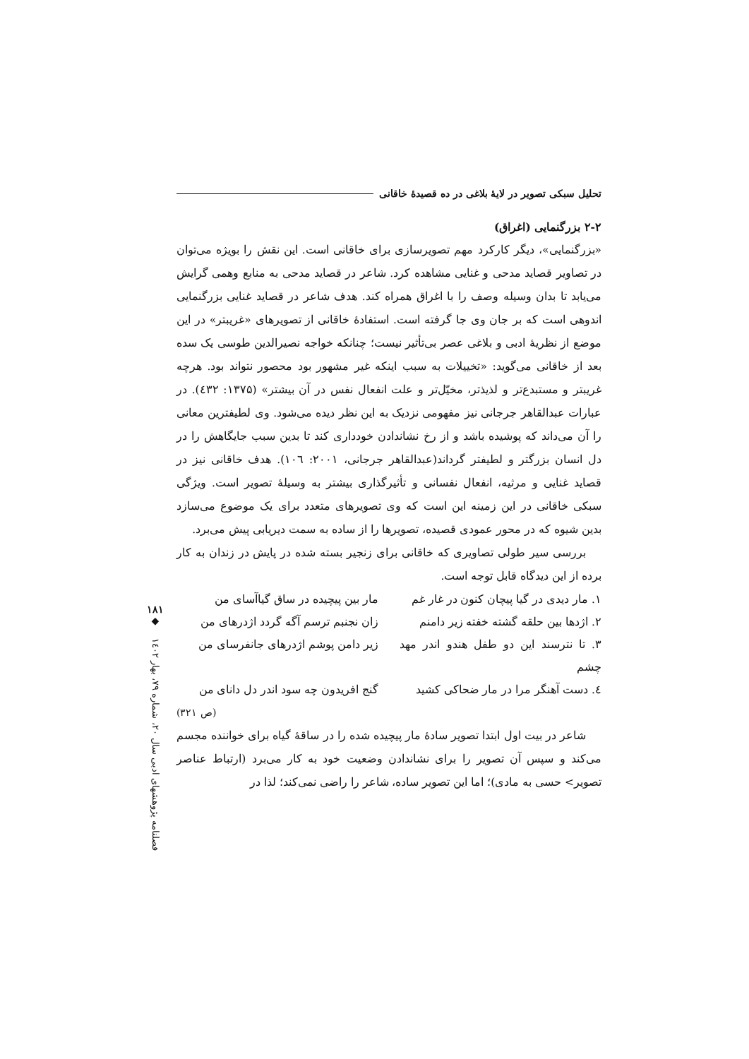تحلیل سبکی تصویر در لایهٔ بلاغی در ده قصیدهٔ خاقانی
۲-۲ بزرگنمایی (اغراق)
«بزرگنمایی»، دیگر کارکرد مهم تصویرسازی برای خاقانی است. این نقش را بویژه می‌توان در تصاویر قصاید مدحی و غنایی مشاهده کرد. شاعر در قصاید مدحی به منابع وهمی گرایش می‌یابد تا بدان وسیله وصف را با اغراق همراه کند. هدف شاعر در قصاید غنایی بزرگنمایی اندوهی است که بر جان وی جا گرفته است. استفادهٔ خاقانی از تصویرهای «غریبتر» در این موضع از نظریهٔ ادبی و بلاغی عصر بی‌تأثیر نیست؛ چنانکه خواجه نصیرالدین طوسی یک سده بعد از خاقانی می‌گوید: «تخییلات به سبب اینکه غیر مشهور بود محصور نتواند بود. هرچه غریبتر و مستبدع‌تر و لذیذتر، مخیّل‌تر و علت انفعال نفس در آن بیشتر» (۱۳۷۵: ٤۳۲). در عبارات عبدالقاهر جرجانی نیز مفهومی نزدیک به این نظر دیده می‌شود. وی لطیفترین معانی را آن می‌داند که پوشیده باشد و از رخ نشاندادن خودداری کند تا بدین سبب جایگاهش را در دل انسان بزرگتر و لطیفتر گرداند(عبدالقاهر جرجانی، ۲۰۰۱: ۱۰٦). هدف خاقانی نیز در قصاید غنایی و مرثیه، انفعال نفسانی و تأثیرگذاری بیشتر به وسیلهٔ تصویر است. ویژگی سبکی خاقانی در این زمینه این است که وی تصویرهای متعدد برای یک موضوع می‌سازد بدین شیوه که در محور عمودی قصیده، تصویرها را از ساده به سمت دیریابی پیش می‌برد.
بررسی سیر طولی تصاویری که خاقانی برای زنجیر بسته شده در پایش در زندان به کار برده از این دیدگاه قابل توجه است.
۱. مار دیدی در گیا پیچان کنون در غار غم
مار بین پیچیده در ساق گیاآسای من
۲. اژدها بین حلقه گشته خفته زیر دامنم
زان نجنبم ترسم آگه گردد اژدرهای من
۳. تا نترسند این دو طفل هندو اندر مهد چشم
زیر دامن پوشم اژدرهای جانفرسای من
٤. دست آهنگر مرا در مار ضحاکی کشید
گنج افریدون چه سود اندر دل دانای من
(ص ۳۲۱)
شاعر در بیت اول ابتدا تصویر سادهٔ مار پیچیده شده را در ساقهٔ گیاه برای خواننده مجسم می‌کند و سپس آن تصویر را برای نشاندادن وضعیت خود به کار می‌برد (ارتباط عناصر تصویر> حسی به مادی)؛ اما این تصویر ساده، شاعر را راضی نمی‌کند؛ لذا در
۱۸۱
◆
فصلنامه پژوهشهای ادبی سال ۲۰، شماره ۷۹، بهار ۱٤۰۲